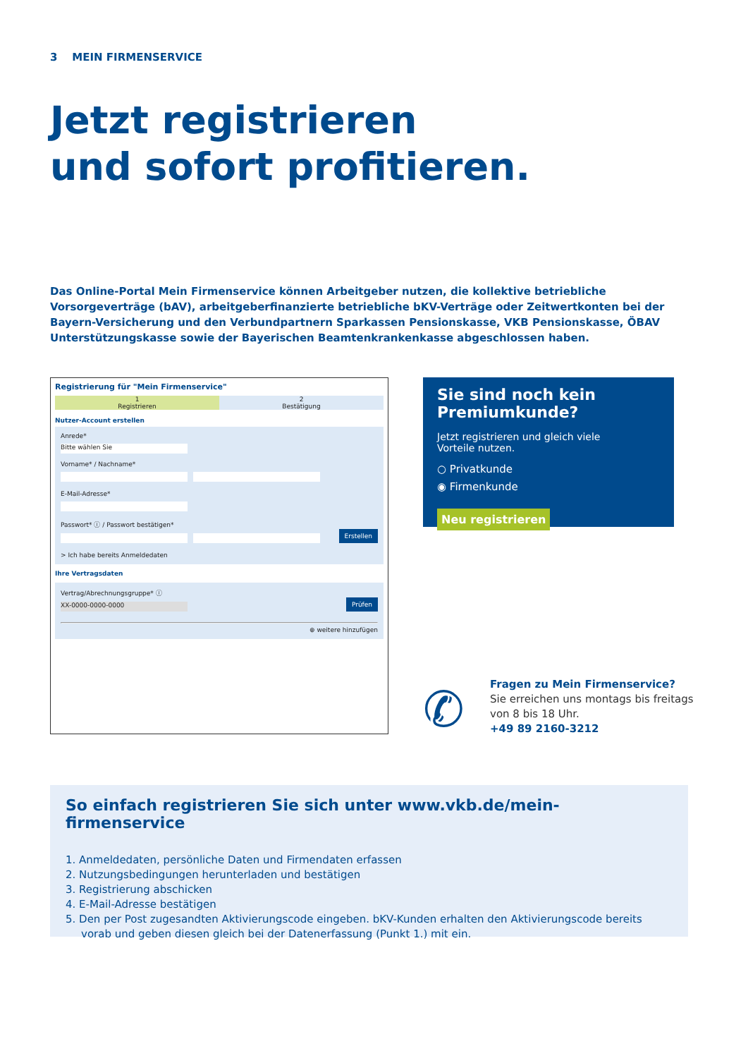3 MEIN FIRMENSERVICE
Jetzt registrieren
und sofort profitieren.
Das Online-Portal Mein Firmenservice können Arbeitgeber nutzen, die kollektive betriebliche Vorsorgeverträge (bAV), arbeitgeberfinanzierte betriebliche bKV-Verträge oder Zeitwertkonten bei der Bayern-Versicherung und den Verbundpartnern Sparkassen Pensionskasse, VKB Pensionskasse, ÖBAV Unterstützungskasse sowie der Bayerischen Beamtenkrankenkasse abgeschlossen haben.
Registrierung für "Mein Firmenservice"
1
Registrieren
2
Bestätigung
Nutzer-Account erstellen
Anrede*
Bitte wählen Sie
Vorname* / Nachname*
E-Mail-Adresse*
Passwort* ⓘ / Passwort bestätigen*
Erstellen
> Ich habe bereits Anmeldedaten
Ihre Vertragsdaten
Vertrag/Abrechnungsgruppe* ⓘ
XX-0000-0000-0000 Prüfen
⊕ weitere hinzufügen
Sie sind noch kein Premiumkunde?
Jetzt registrieren und gleich viele
Vorteile nutzen.
○ Privatkunde
◉ Firmenkunde
Neu registrieren
✆
Fragen zu Mein Firmenservice?
Sie erreichen uns montags bis freitags
von 8 bis 18 Uhr.
+49 89 2160-3212
So einfach registrieren Sie sich unter www.vkb.de/mein-firmenservice
1. Anmeldedaten, persönliche Daten und Firmendaten erfassen
2. Nutzungsbedingungen herunterladen und bestätigen
3. Registrierung abschicken
4. E-Mail-Adresse bestätigen
5. Den per Post zugesandten Aktivierungscode eingeben. bKV-Kunden erhalten den Aktivierungscode bereits vorab und geben diesen gleich bei der Datenerfassung (Punkt 1.) mit ein.